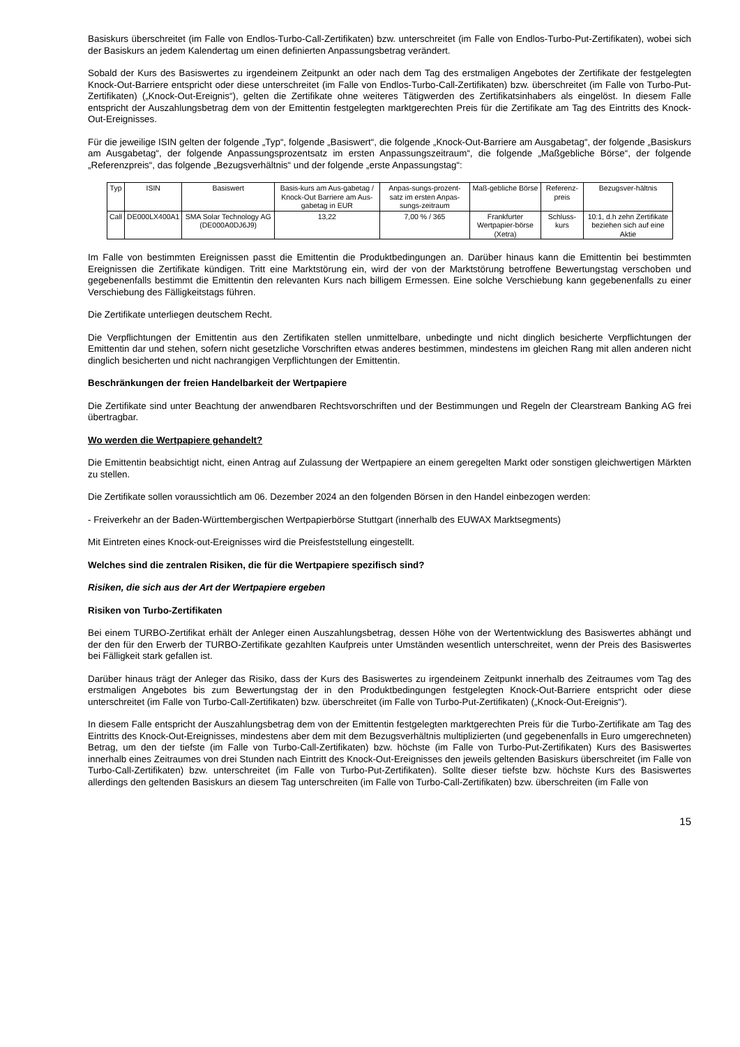Basiskurs überschreitet (im Falle von Endlos-Turbo-Call-Zertifikaten) bzw. unterschreitet (im Falle von Endlos-Turbo-Put-Zertifikaten), wobei sich der Basiskurs an jedem Kalendertag um einen definierten Anpassungsbetrag verändert.
Sobald der Kurs des Basiswertes zu irgendeinem Zeitpunkt an oder nach dem Tag des erstmaligen Angebotes der Zertifikate der festgelegten Knock-Out-Barriere entspricht oder diese unterschreitet (im Falle von Endlos-Turbo-Call-Zertifikaten) bzw. überschreitet (im Falle von Turbo-Put-Zertifikaten) („Knock-Out-Ereignis“), gelten die Zertifikate ohne weiteres Tätigwerden des Zertifikatsinhabers als eingelöst. In diesem Falle entspricht der Auszahlungsbetrag dem von der Emittentin festgelegten marktgerechten Preis für die Zertifikate am Tag des Eintritts des Knock-Out-Ereignisses.
Für die jeweilige ISIN gelten der folgende „Typ“, folgende „Basiswert“, die folgende „Knock-Out-Barriere am Ausgabetag“, der folgende „Basiskurs am Ausgabetag“, der folgende Anpassungsprozentsatz im ersten Anpassungszeitraum“, die folgende „Maßgebliche Börse“, der folgende „Referenzpreis“, das folgende „Bezugsverhältnis“ und der folgende „erste Anpassungstag“:
| Typ | ISIN | Basiswert | Basis-kurs am Aus-gabetag / Knock-Out Barriere am Aus-gabetag in EUR | Anpas-sungs-prozent-satz im ersten Anpas-sungs-zeitraum | Maß-gebliche Börse | Referenz-preis | Bezugsver-hältnis |
| Call | DE000LX400A1 | SMA Solar Technology AG (DE000A0DJ6J9) | 13,22 | 7,00 % / 365 | Frankfurter Wertpapier-börse (Xetra) | Schluss-kurs | 10:1, d.h zehn Zertifikate beziehen sich auf eine Aktie |
Im Falle von bestimmten Ereignissen passt die Emittentin die Produktbedingungen an. Darüber hinaus kann die Emittentin bei bestimmten Ereignissen die Zertifikate kündigen. Tritt eine Marktstörung ein, wird der von der Marktstörung betroffene Bewertungstag verschoben und gegebenenfalls bestimmt die Emittentin den relevanten Kurs nach billigem Ermessen. Eine solche Verschiebung kann gegebenenfalls zu einer Verschiebung des Fälligkeitstags führen.
Die Zertifikate unterliegen deutschem Recht.
Die Verpflichtungen der Emittentin aus den Zertifikaten stellen unmittelbare, unbedingte und nicht dinglich besicherte Verpflichtungen der Emittentin dar und stehen, sofern nicht gesetzliche Vorschriften etwas anderes bestimmen, mindestens im gleichen Rang mit allen anderen nicht dinglich besicherten und nicht nachrangigen Verpflichtungen der Emittentin.
Beschränkungen der freien Handelbarkeit der Wertpapiere
Die Zertifikate sind unter Beachtung der anwendbaren Rechtsvorschriften und der Bestimmungen und Regeln der Clearstream Banking AG frei übertragbar.
Wo werden die Wertpapiere gehandelt?
Die Emittentin beabsichtigt nicht, einen Antrag auf Zulassung der Wertpapiere an einem geregelten Markt oder sonstigen gleichwertigen Märkten zu stellen.
Die Zertifikate sollen voraussichtlich am 06. Dezember 2024 an den folgenden Börsen in den Handel einbezogen werden:
- Freiverkehr an der Baden-Württembergischen Wertpapierbörse Stuttgart (innerhalb des EUWAX Marktsegments)
Mit Eintreten eines Knock-out-Ereignisses wird die Preisfeststellung eingestellt.
Welches sind die zentralen Risiken, die für die Wertpapiere spezifisch sind?
Risiken, die sich aus der Art der Wertpapiere ergeben
Risiken von Turbo-Zertifikaten
Bei einem TURBO-Zertifikat erhält der Anleger einen Auszahlungsbetrag, dessen Höhe von der Wertentwicklung des Basiswertes abhängt und der den für den Erwerb der TURBO-Zertifikate gezahlten Kaufpreis unter Umständen wesentlich unterschreitet, wenn der Preis des Basiswertes bei Fälligkeit stark gefallen ist.
Darüber hinaus trägt der Anleger das Risiko, dass der Kurs des Basiswertes zu irgendeinem Zeitpunkt innerhalb des Zeitraumes vom Tag des erstmaligen Angebotes bis zum Bewertungstag der in den Produktbedingungen festgelegten Knock-Out-Barriere entspricht oder diese unterschreitet (im Falle von Turbo-Call-Zertifikaten) bzw. überschreitet (im Falle von Turbo-Put-Zertifikaten) („Knock-Out-Ereignis“).
In diesem Falle entspricht der Auszahlungsbetrag dem von der Emittentin festgelegten marktgerechten Preis für die Turbo-Zertifikate am Tag des Eintritts des Knock-Out-Ereignisses, mindestens aber dem mit dem Bezugsverhältnis multiplizierten (und gegebenenfalls in Euro umgerechneten) Betrag, um den der tiefste (im Falle von Turbo-Call-Zertifikaten) bzw. höchste (im Falle von Turbo-Put-Zertifikaten) Kurs des Basiswertes innerhalb eines Zeitraumes von drei Stunden nach Eintritt des Knock-Out-Ereignisses den jeweils geltenden Basiskurs überschreitet (im Falle von Turbo-Call-Zertifikaten) bzw. unterschreitet (im Falle von Turbo-Put-Zertifikaten). Sollte dieser tiefste bzw. höchste Kurs des Basiswertes allerdings den geltenden Basiskurs an diesem Tag unterschreiten (im Falle von Turbo-Call-Zertifikaten) bzw. überschreiten (im Falle von
15